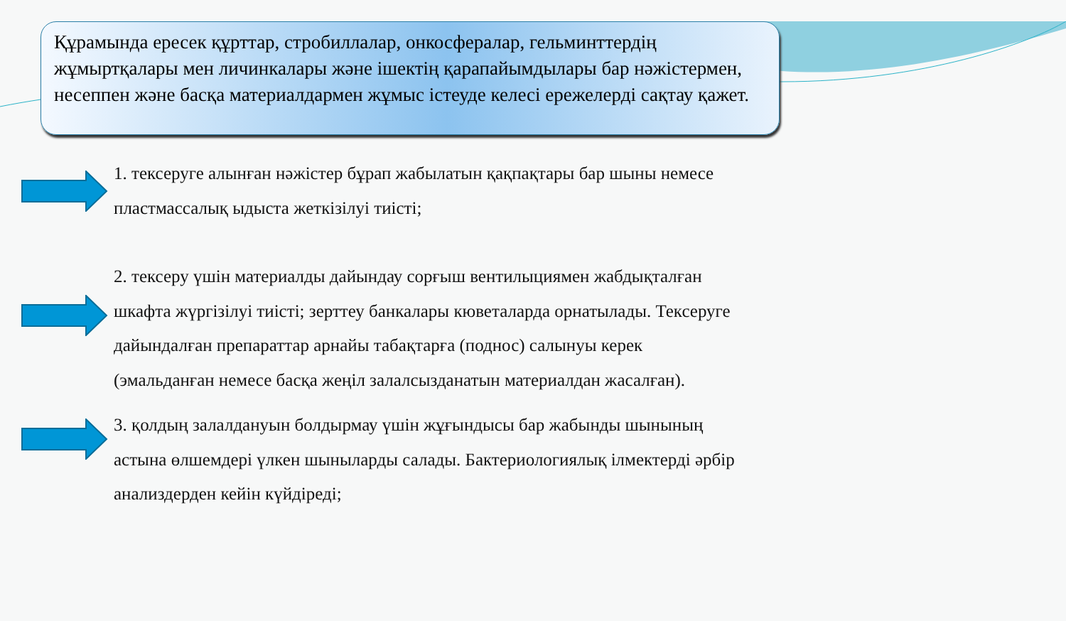Құрамында ересек құрттар, стробиллалар, онкосфералар, гельминттердің жұмыртқалары мен личинкалары және ішектің қарапайымдылары бар нәжістермен, несеппен және басқа материалдармен жұмыс істеуде келесі ережелерді сақтау қажет.
1. тексеруге алынған нәжістер бұрап жабылатын қақпақтары бар шыны немесе пластмассалық ыдыста жеткізілуі тиісті;
2. тексеру үшін материалды дайындау сорғыш вентилыциямен жабдықталған шкафта жүргізілуі тиісті; зерттеу банкалары кюветаларда орнатылады. Тексеруге дайындалған препараттар арнайы табақтарға (поднос) салынуы керек (эмальданған немесе басқа жеңіл залалсызданатын материалдан жасалған).
3. қолдың залалдануын болдырмау үшін жұғындысы бар жабынды шынының астына өлшемдері үлкен шыныларды салады. Бактериологиялық ілмектерді әрбір анализдерден кейін күйдіреді;